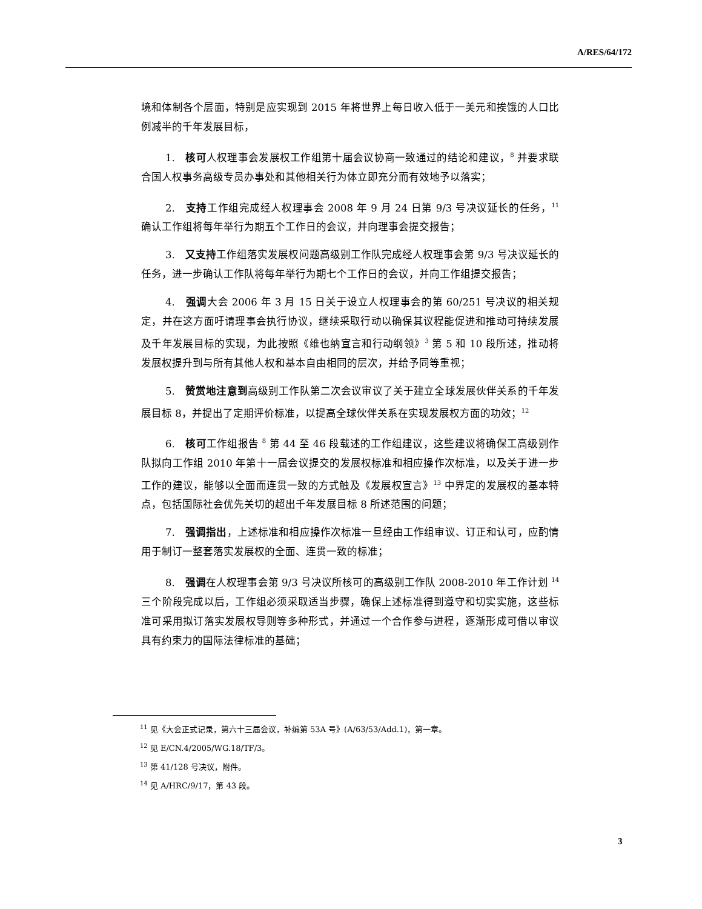A/RES/64/172
境和体制各个层面，特别是应实现到 2015 年将世界上每日收入低于一美元和挨饿的人口比例减半的千年发展目标，
1.　核可人权理事会发展权工作组第十届会议协商一致通过的结论和建议，<sup>8</sup> 并要求联合国人权事务高级专员办事处和其他相关行为体立即充分而有效地予以落实；
2.　支持工作组完成经人权理事会 2008 年 9 月 24 日第 9/3 号决议延长的任务，<sup>11</sup> 确认工作组将每年举行为期五个工作日的会议，并向理事会提交报告；
3.　又支持工作组落实发展权问题高级别工作队完成经人权理事会第 9/3 号决议延长的任务，进一步确认工作队将每年举行为期七个工作日的会议，并向工作组提交报告；
4.　强调大会 2006 年 3 月 15 日关于设立人权理事会的第 60/251 号决议的相关规定，并在这方面吁请理事会执行协议，继续采取行动以确保其议程能促进和推动可持续发展及千年发展目标的实现，为此按照《维也纳宣言和行动纲领》<sup>3</sup> 第 5 和 10 段所述，推动将发展权提升到与所有其他人权和基本自由相同的层次，并给予同等重视；
5.　赞赏地注意到高级别工作队第二次会议审议了关于建立全球发展伙伴关系的千年发展目标 8，并提出了定期评价标准，以提高全球伙伴关系在实现发展权方面的功效；<sup>12</sup>
6.　核可工作组报告 <sup>8</sup> 第 44 至 46 段载述的工作组建议，这些建议将确保工高级别作队拟向工作组 2010 年第十一届会议提交的发展权标准和相应操作次标准，以及关于进一步工作的建议，能够以全面而连贯一致的方式触及《发展权宣言》<sup>13</sup> 中界定的发展权的基本特点，包括国际社会优先关切的超出千年发展目标 8 所述范围的问题；
7.　强调指出，上述标准和相应操作次标准一旦经由工作组审议、订正和认可，应酌情用于制订一整套落实发展权的全面、连贯一致的标准；
8.　强调在人权理事会第 9/3 号决议所核可的高级别工作队 2008-2010 年工作计划 <sup>14</sup> 三个阶段完成以后，工作组必须采取适当步骤，确保上述标准得到遵守和切实实施，这些标准可采用拟订落实发展权导则等多种形式，并通过一个合作参与进程，逐渐形成可借以审议具有约束力的国际法律标准的基础；
<sup>11</sup> 见《大会正式记录，第六十三届会议，补编第 53A 号》(A/63/53/Add.1)，第一章。
<sup>12</sup> 见 E/CN.4/2005/WG.18/TF/3。
<sup>13</sup> 第 41/128 号决议，附件。
<sup>14</sup> 见 A/HRC/9/17，第 43 段。
3